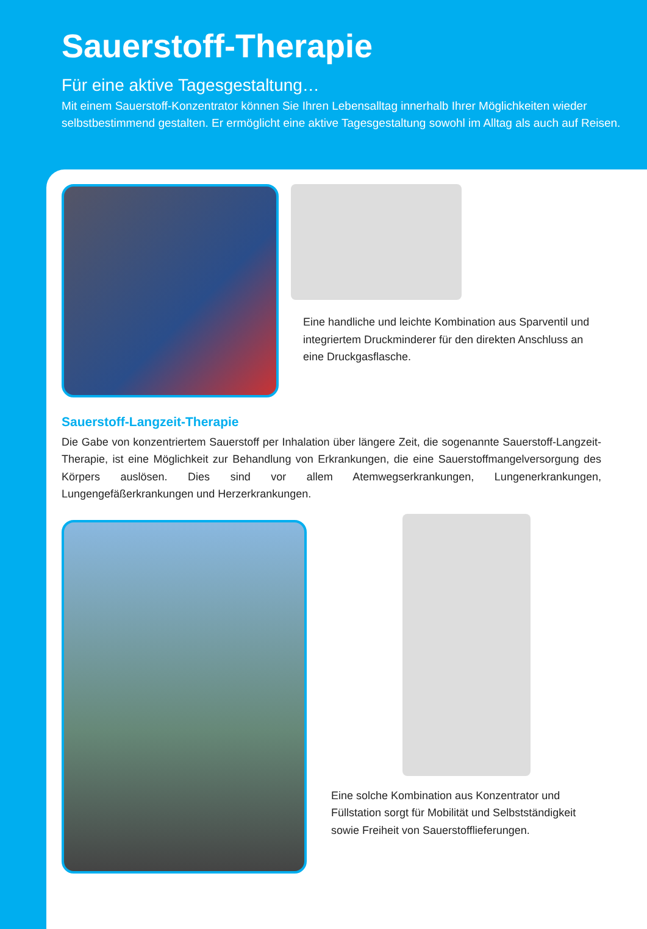Sauerstoff-Therapie
Für eine aktive Tagesgestaltung…
Mit einem Sauerstoff-Konzentrator können Sie Ihren Lebensalltag innerhalb Ihrer Möglichkeiten wieder selbstbestimmend gestalten. Er ermöglicht eine aktive Tagesgestaltung sowohl im Alltag als auch auf Reisen.
Eine handliche und leichte Kombination aus Sparventil und integriertem Druckminderer für den direkten Anschluss an eine Druckgasflasche.
Sauerstoff-Langzeit-Therapie
Die Gabe von konzentriertem Sauerstoff per Inhalation über längere Zeit, die sogenannte Sauerstoff-Langzeit-Therapie, ist eine Möglichkeit zur Behandlung von Erkrankungen, die eine Sauerstoffmangelversorgung des Körpers auslösen. Dies sind vor allem Atemwegserkrankungen, Lungenerkrankungen, Lungengefäßerkrankungen und Herzerkrankungen.
Eine solche Kombination aus Konzentrator und Füllstation sorgt für Mobilität und Selbstständigkeit sowie Freiheit von Sauerstofflieferungen.